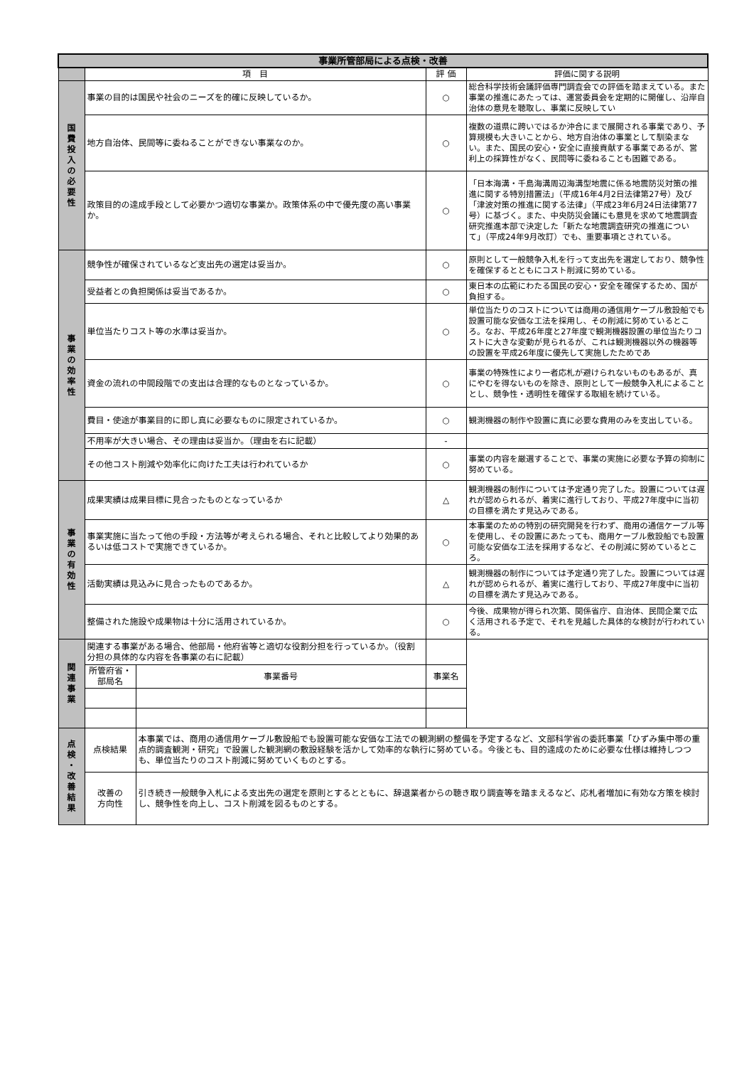| 事業所管部局による点検・改善 | | | | | |
| --- | --- | --- | --- | --- | --- |
| | 項 目 | | | 評 価 | 評価に関する説明 |
| 国 費 投 入 の 必 要 性 | 事業の目的は国民や社会のニーズを的確に反映しているか。 | | | ○ | 総合科学技術会議評価専門調査会での評価を踏まえている。また事業の推進にあたっては、運営委員会を定期的に開催し、沿岸自治体の意見を聴取し、事業に反映してい |
| | 地方自治体、民間等に委ねることができない事業なのか。 | | | ○ | 複数の道県に跨いではるか沖合にまで展開される事業であり、予算規模も大きいことから、地方自治体の事業として馴染まない。また、国民の安心・安全に直接貢献する事業であるが、営利上の採算性がなく、民間等に委ねることも困難である。 |
| | 政策目的の達成手段として必要かつ適切な事業か。政策体系の中で優先度の高い事業か。 | | | ○ | 「日本海溝・千島海溝周辺海溝型地震に係る地震防災対策の推進に関する特別措置法」（平成16年4月2日法律第27号）及び「津波対策の推進に関する法律」（平成23年6月24日法律第77号）に基づく。また、中央防災会議にも意見を求めて地震調査研究推進本部で決定した「新たな地震調査研究の推進について」（平成24年9月改訂）でも、重要事項とされている。 |
| 事 業 の 効 率 性 | 競争性が確保されているなど支出先の選定は妥当か。 | | | ○ | 原則として一般競争入札を行って支出先を選定しており、競争性を確保するとともにコスト削減に努めている。 |
| | 受益者との負担関係は妥当であるか。 | | | ○ | 東日本の広範にわたる国民の安心・安全を確保するため、国が負担する。 |
| | 単位当たりコスト等の水準は妥当か。 | | | ○ | 単位当たりのコストについては商用の通信用ケーブル敷設船でも設置可能な安価な工法を採用し、その削減に努めているところ。なお、平成26年度と27年度で観測機器設置の単位当たりコストに大きな変動が見られるが、これは観測機器以外の機器等の設置を平成26年度に優先して実施したためであ |
| | 資金の流れの中間段階での支出は合理的なものとなっているか。 | | | ○ | 事業の特殊性により一者応札が避けられないものもあるが、真にやむを得ないものを除き、原則として一般競争入札によることとし、競争性・透明性を確保する取組を続けている。 |
| | 費目・使途が事業目的に即し真に必要なものに限定されているか。 | | | ○ | 観測機器の制作や設置に真に必要な費用のみを支出している。 |
| | 不用率が大きい場合、その理由は妥当か。（理由を右に記載） | | | - | |
| | その他コスト削減や効率化に向けた工夫は行われているか | | | ○ | 事業の内容を厳選することで、事業の実施に必要な予算の抑制に努めている。 |
| 事 業 の 有 効 性 | 成果実績は成果目標に見合ったものとなっているか | | | △ | 観測機器の制作については予定通り完了した。設置については遅れが認められるが、着実に進行しており、平成27年度中に当初の目標を満たす見込みである。 |
| | 事業実施に当たって他の手段・方法等が考えられる場合、それと比較してより効果的あるいは低コストで実施できているか。 | | | ○ | 本事業のための特別の研究開発を行わず、商用の通信ケーブル等を使用し、その設置にあたっても、商用ケーブル敷設船でも設置可能な安価な工法を採用するなど、その削減に努めているところ。 |
| | 活動実績は見込みに見合ったものであるか。 | | | △ | 観測機器の制作については予定通り完了した。設置については遅れが認められるが、着実に進行しており、平成27年度中に当初の目標を満たす見込みである。 |
| | 整備された施設や成果物は十分に活用されているか。 | | | ○ | 今後、成果物が得られ次第、関係省庁、自治体、民間企業で広く活用される予定で、それを見越した具体的な検討が行われている。 |
| 関 連 事 業 | 関連する事業がある場合、他部局・他府省等と適切な役割分担を行っているか。（役割分担の具体的な内容を各事業の右に記載） | | | | |
| | 所管府省・部局名 | 事業番号 | 事業名 | | |
| 点 検 ・ 改 善 結 果 | 点検結果 | 本事業では、商用の通信用ケーブル敷設船でも設置可能な安価な工法での観測網の整備を予定するなど、文部科学省の委託事業「ひずみ集中帯の重点的調査観測・研究」で設置した観測網の敷設経験を活かして効率的な執行に努めている。今後とも、目的達成のために必要な仕様は維持しつつも、単位当たりのコスト削減に努めていくものとする。 | | | |
| | 改善の 方向性 | 引き続き一般競争入札による支出先の選定を原則とするとともに、辞退業者からの聴き取り調査等を踏まえるなど、応札者増加に有効な方策を検討し、競争性を向上し、コスト削減を図るものとする。 | | | |